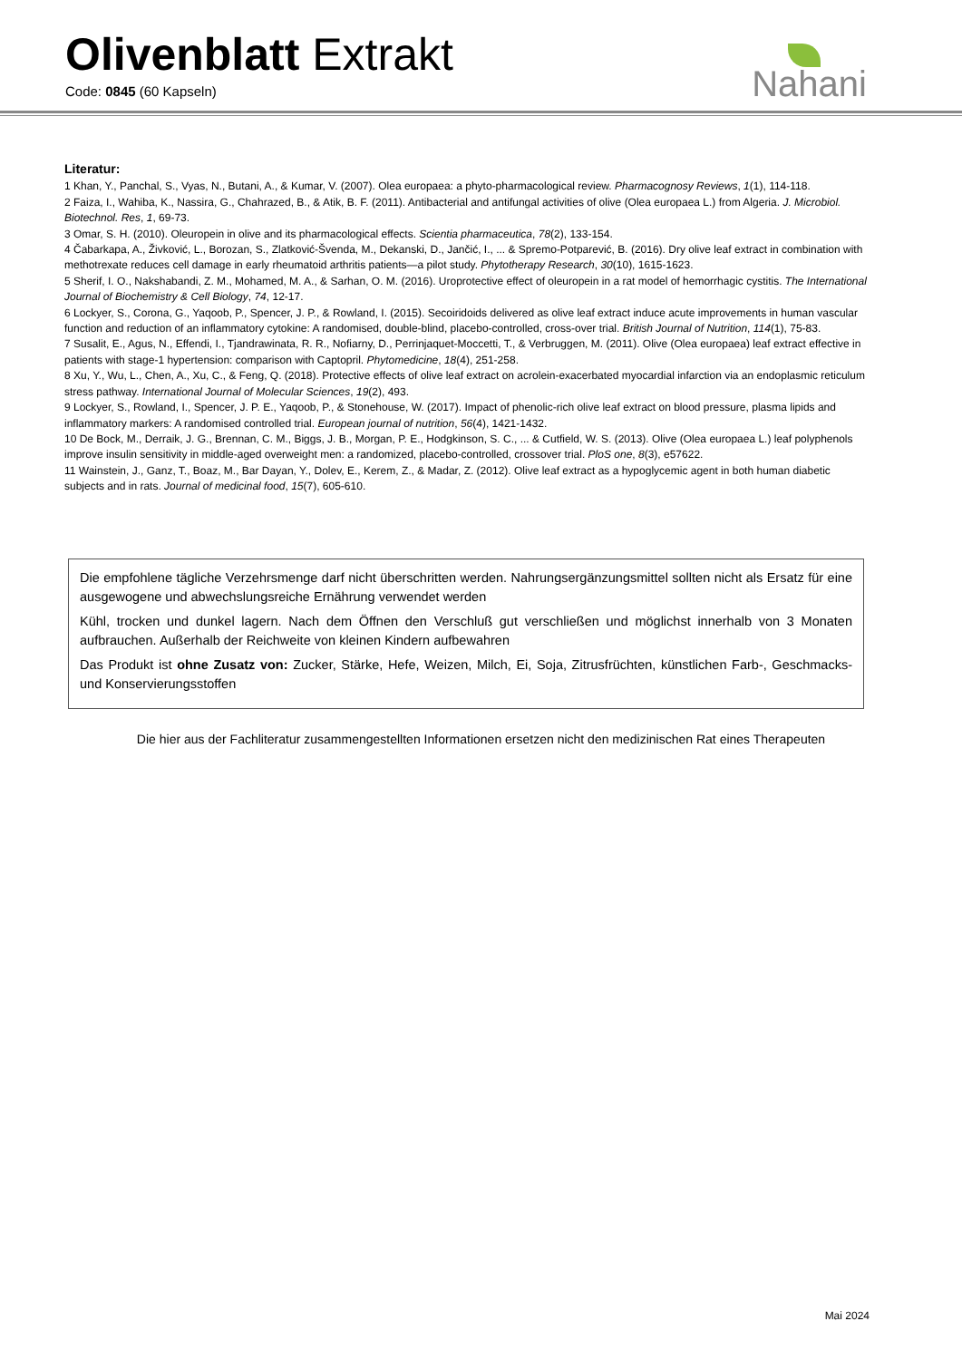Olivenblatt Extrakt
Code: 0845 (60 Kapseln)
Nahani
Literatur:
1 Khan, Y., Panchal, S., Vyas, N., Butani, A., & Kumar, V. (2007). Olea europaea: a phyto-pharmacological review. Pharmacognosy Reviews, 1(1), 114-118.
2 Faiza, I., Wahiba, K., Nassira, G., Chahrazed, B., & Atik, B. F. (2011). Antibacterial and antifungal activities of olive (Olea europaea L.) from Algeria. J. Microbiol. Biotechnol. Res, 1, 69-73.
3 Omar, S. H. (2010). Oleuropein in olive and its pharmacological effects. Scientia pharmaceutica, 78(2), 133-154.
4 Čabarkapa, A., Živković, L., Borozan, S., Zlatković-Švenda, M., Dekanski, D., Jančić, I., ... & Spremo-Potparević, B. (2016). Dry olive leaf extract in combination with methotrexate reduces cell damage in early rheumatoid arthritis patients—a pilot study. Phytotherapy Research, 30(10), 1615-1623.
5 Sherif, I. O., Nakshabandi, Z. M., Mohamed, M. A., & Sarhan, O. M. (2016). Uroprotective effect of oleuropein in a rat model of hemorrhagic cystitis. The International Journal of Biochemistry & Cell Biology, 74, 12-17.
6 Lockyer, S., Corona, G., Yaqoob, P., Spencer, J. P., & Rowland, I. (2015). Secoiridoids delivered as olive leaf extract induce acute improvements in human vascular function and reduction of an inflammatory cytokine: A randomised, double-blind, placebo-controlled, cross-over trial. British Journal of Nutrition, 114(1), 75-83.
7 Susalit, E., Agus, N., Effendi, I., Tjandrawinata, R. R., Nofiarny, D., Perrinjaquet-Moccetti, T., & Verbruggen, M. (2011). Olive (Olea europaea) leaf extract effective in patients with stage-1 hypertension: comparison with Captopril. Phytomedicine, 18(4), 251-258.
8 Xu, Y., Wu, L., Chen, A., Xu, C., & Feng, Q. (2018). Protective effects of olive leaf extract on acrolein-exacerbated myocardial infarction via an endoplasmic reticulum stress pathway. International Journal of Molecular Sciences, 19(2), 493.
9 Lockyer, S., Rowland, I., Spencer, J. P. E., Yaqoob, P., & Stonehouse, W. (2017). Impact of phenolic-rich olive leaf extract on blood pressure, plasma lipids and inflammatory markers: A randomised controlled trial. European journal of nutrition, 56(4), 1421-1432.
10 De Bock, M., Derraik, J. G., Brennan, C. M., Biggs, J. B., Morgan, P. E., Hodgkinson, S. C., ... & Cutfield, W. S. (2013). Olive (Olea europaea L.) leaf polyphenols improve insulin sensitivity in middle-aged overweight men: a randomized, placebo-controlled, crossover trial. PloS one, 8(3), e57622.
11 Wainstein, J., Ganz, T., Boaz, M., Bar Dayan, Y., Dolev, E., Kerem, Z., & Madar, Z. (2012). Olive leaf extract as a hypoglycemic agent in both human diabetic subjects and in rats. Journal of medicinal food, 15(7), 605-610.
Die empfohlene tägliche Verzehrsmenge darf nicht überschritten werden. Nahrungsergänzungsmittel sollten nicht als Ersatz für eine ausgewogene und abwechslungsreiche Ernährung verwendet werden
Kühl, trocken und dunkel lagern. Nach dem Öffnen den Verschluß gut verschließen und möglichst innerhalb von 3 Monaten aufbrauchen. Außerhalb der Reichweite von kleinen Kindern aufbewahren
Das Produkt ist ohne Zusatz von: Zucker, Stärke, Hefe, Weizen, Milch, Ei, Soja, Zitrusfrüchten, künstlichen Farb-, Geschmacks- und Konservierungsstoffen
Die hier aus der Fachliteratur zusammengestellten Informationen ersetzen nicht den medizinischen Rat eines Therapeuten
Mai 2024